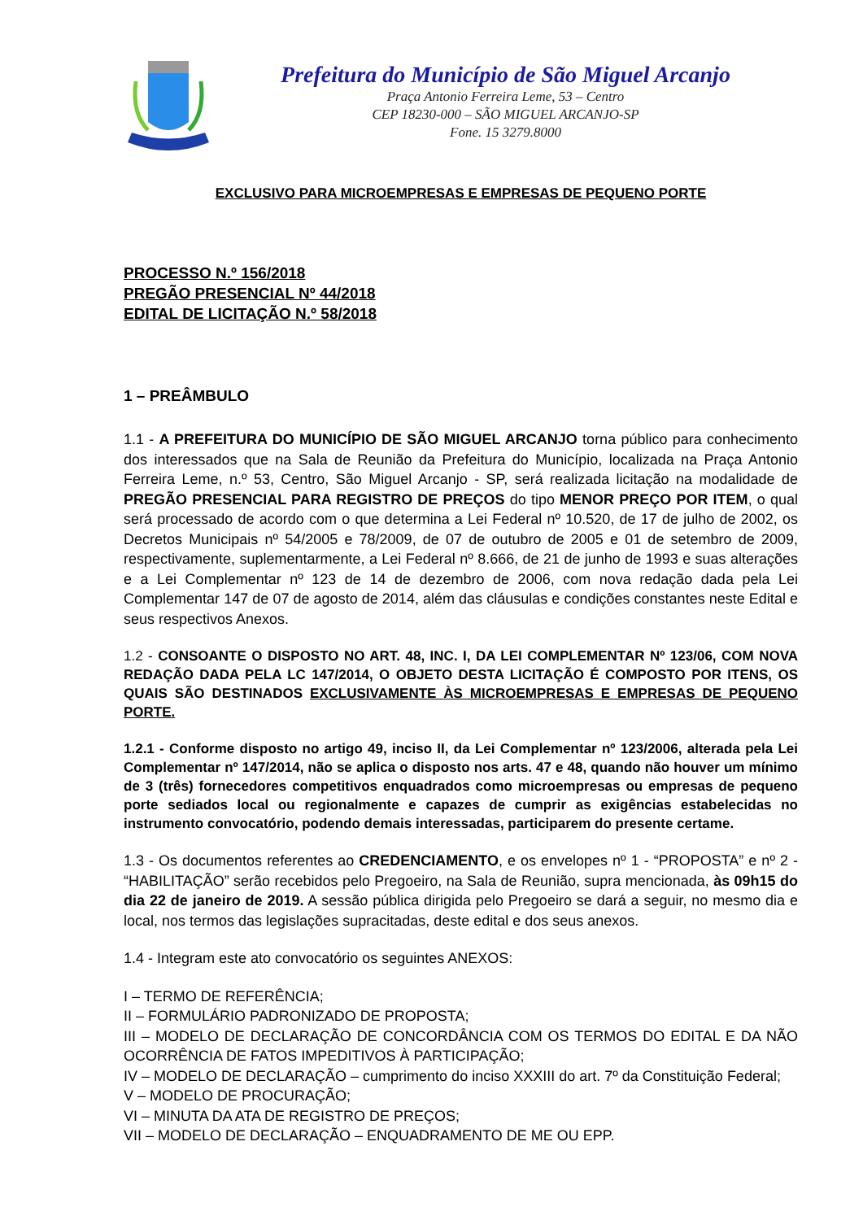Prefeitura do Município de São Miguel Arcanjo
Praça Antonio Ferreira Leme, 53 – Centro
CEP 18230-000 – SÃO MIGUEL ARCANJO-SP
Fone. 15 3279.8000
EXCLUSIVO PARA MICROEMPRESAS E EMPRESAS DE PEQUENO PORTE
PROCESSO N.º 156/2018
PREGÃO PRESENCIAL Nº 44/2018
EDITAL DE LICITAÇÃO N.º 58/2018
1 – PREÂMBULO
1.1 - A PREFEITURA DO MUNICÍPIO DE SÃO MIGUEL ARCANJO torna público para conhecimento dos interessados que na Sala de Reunião da Prefeitura do Município, localizada na Praça Antonio Ferreira Leme, n.º 53, Centro, São Miguel Arcanjo - SP, será realizada licitação na modalidade de PREGÃO PRESENCIAL PARA REGISTRO DE PREÇOS do tipo MENOR PREÇO POR ITEM, o qual será processado de acordo com o que determina a Lei Federal nº 10.520, de 17 de julho de 2002, os Decretos Municipais nº 54/2005 e 78/2009, de 07 de outubro de 2005 e 01 de setembro de 2009, respectivamente, suplementarmente, a Lei Federal nº 8.666, de 21 de junho de 1993 e suas alterações e a Lei Complementar nº 123 de 14 de dezembro de 2006, com nova redação dada pela Lei Complementar 147 de 07 de agosto de 2014, além das cláusulas e condições constantes neste Edital e seus respectivos Anexos.
1.2 - CONSOANTE O DISPOSTO NO ART. 48, INC. I, DA LEI COMPLEMENTAR Nº 123/06, COM NOVA REDAÇÃO DADA PELA LC 147/2014, O OBJETO DESTA LICITAÇÃO É COMPOSTO POR ITENS, OS QUAIS SÃO DESTINADOS EXCLUSIVAMENTE ÀS MICROEMPRESAS E EMPRESAS DE PEQUENO PORTE.
1.2.1 - Conforme disposto no artigo 49, inciso II, da Lei Complementar nº 123/2006, alterada pela Lei Complementar nº 147/2014, não se aplica o disposto nos arts. 47 e 48, quando não houver um mínimo de 3 (três) fornecedores competitivos enquadrados como microempresas ou empresas de pequeno porte sediados local ou regionalmente e capazes de cumprir as exigências estabelecidas no instrumento convocatório, podendo demais interessadas, participarem do presente certame.
1.3 - Os documentos referentes ao CREDENCIAMENTO, e os envelopes nº 1 - “PROPOSTA” e nº 2 - “HABILITAÇÃO” serão recebidos pelo Pregoeiro, na Sala de Reunião, supra mencionada, às 09h15 do dia 22 de janeiro de 2019. A sessão pública dirigida pelo Pregoeiro se dará a seguir, no mesmo dia e local, nos termos das legislações supracitadas, deste edital e dos seus anexos.
1.4 - Integram este ato convocatório os seguintes ANEXOS:
I – TERMO DE REFERÊNCIA;
II – FORMULÁRIO PADRONIZADO DE PROPOSTA;
III – MODELO DE DECLARAÇÃO DE CONCORDÂNCIA COM OS TERMOS DO EDITAL E DA NÃO OCORRÊNCIA DE FATOS IMPEDITIVOS À PARTICIPAÇÃO;
IV – MODELO DE DECLARAÇÃO – cumprimento do inciso XXXIII do art. 7º da Constituição Federal;
V – MODELO DE PROCURAÇÃO;
VI – MINUTA DA ATA DE REGISTRO DE PREÇOS;
VII – MODELO DE DECLARAÇÃO – ENQUADRAMENTO DE ME OU EPP.